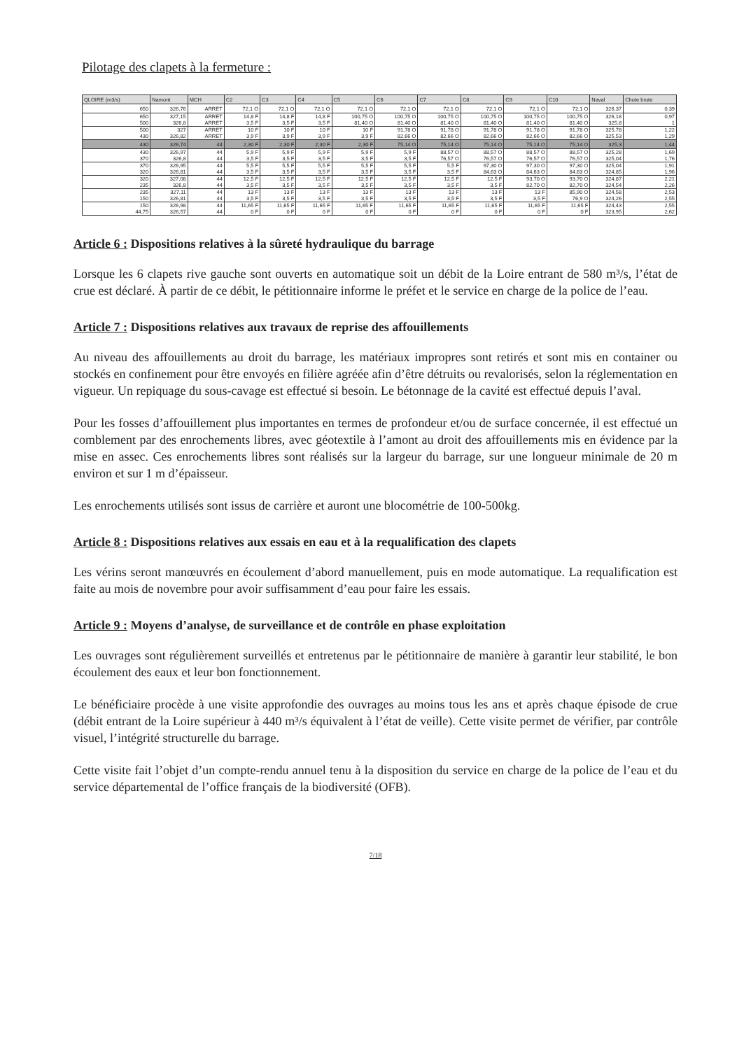Pilotage des clapets à la fermeture :
| QLOIRE (m3/s) | Namont | MCH | C2 | C3 | C4 | C5 | C6 | C7 | C8 | C9 | C10 | Naval | Chute brute |
| --- | --- | --- | --- | --- | --- | --- | --- | --- | --- | --- | --- | --- | --- |
| 650 | 326,76 | ARRET | 72,1 O | 72,1 O | 72,1 O | 72,1 O | 72,1 O | 72,1 O | 72,1 O | 72,1 O | 72,1 O | 326,37 | 0,39 |
| 650 500 | 327,15 326,8 | ARRET ARRET | 14,8 F 3,5 F | 14,8 F 3,5 F | 14,8 F 3,5 F | 100,75 O 81,40 O | 100,75 O 81,40 O | 100,75 O 81,40 O | 100,75 O 81,40 O | 100,75 O 81,40 O | 100,75 O 81,40 O | 326,18 325,8 | 0,97 1 |
| 500 430 | 327 326,82 | ARRET ARRET | 10 F 3,9 F | 10 F 3,9 F | 10 F 3,9 F | 10 F 3,9 F | 91,78 O 82,66 O | 91,78 O 82,66 O | 91,78 O 82,66 O | 91,78 O 82,66 O | 91,78 O 82,66 O | 325,78 325,53 | 1,22 1,29 |
| 430 | 326,74 | 44 | 2,30 F | 2,30 F | 2,30 F | 2,30 F | 75,14 O | 75,14 O | 75,14 O | 75,14 O | 75,14 O | 325,3 | 1,44 |
| 430 370 | 326,97 326,8 | 44 44 | 5,9 F 3,5 F | 5,9 F 3,5 F | 5,9 F 3,5 F | 5,9 F 3,5 F | 5,9 F 3,5 F | 88,57 O 76,57 O | 88,57 O 76,57 O | 88,57 O 76,57 O | 88,57 O 76,57 O | 325,28 325,04 | 1,69 1,76 |
| 370 320 | 326,95 326,81 | 44 44 | 5,5 F 3,5 F | 5,5 F 3,5 F | 5,5 F 3,5 F | 5,5 F 3,5 F | 5,5 F 3,5 F | 5,5 F 3,5 F | 97,30 O 84,63 O | 97,30 O 84,63 O | 97,30 O 84,63 O | 325,04 324,85 | 1,91 1,96 |
| 320 235 | 327,08 326,8 | 44 44 | 12,5 F 3,5 F | 12,5 F 3,5 F | 12,5 F 3,5 F | 12,5 F 3,5 F | 12,5 F 3,5 F | 12,5 F 3,5 F | 12,5 F 3,5 F | 93,70 O 82,70 O | 93,70 O 82,70 O | 324,87 324,54 | 2,21 2,26 |
| 235 150 | 327,11 326,81 | 44 44 | 13 F 3,5 F | 13 F 3,5 F | 13 F 3,5 F | 13 F 3,5 F | 13 F 3,5 F | 13 F 3,5 F | 13 F 3,5 F | 13 F 3,5 F | 85,90 O 76,9 O | 324,58 324,26 | 2,53 2,55 |
| 150 44,75 | 326,98 326,57 | 44 44 | 11,65 F 0 F | 11,65 F 0 F | 11,65 F 0 F | 11,65 F 0 F | 11,65 F 0 F | 11,65 F 0 F | 11,65 F 0 F | 11,65 F 0 F | 11,65 F 0 F | 324,43 323,95 | 2,55 2,62 |
Article 6 : Dispositions relatives à la sûreté hydraulique du barrage
Lorsque les 6 clapets rive gauche sont ouverts en automatique soit un débit de la Loire entrant de 580 m³/s, l’état de crue est déclaré. À partir de ce débit, le pétitionnaire informe le préfet et le service en charge de la police de l’eau.
Article 7 : Dispositions relatives aux travaux de reprise des affouillements
Au niveau des affouillements au droit du barrage, les matériaux impropres sont retirés et sont mis en container ou stockés en confinement pour être envoyés en filière agréée afin d’être détruits ou revalorisés, selon la réglementation en vigueur. Un repiquage du sous-cavage est effectué si besoin. Le bétonnage de la cavité est effectué depuis l’aval.
Pour les fosses d’affouillement plus importantes en termes de profondeur et/ou de surface concernée, il est effectué un comblement par des enrochements libres, avec géotextile à l’amont au droit des affouillements mis en évidence par la mise en assec. Ces enrochements libres sont réalisés sur la largeur du barrage, sur une longueur minimale de 20 m environ et sur 1 m d’épaisseur.
Les enrochements utilisés sont issus de carrière et auront une blocométrie de 100-500kg.
Article 8 : Dispositions relatives aux essais en eau et à la requalification des clapets
Les vérins seront manœuvrés en écoulement d’abord manuellement, puis en mode automatique. La requalification est faite au mois de novembre pour avoir suffisamment d’eau pour faire les essais.
Article 9 : Moyens d’analyse, de surveillance et de contrôle en phase exploitation
Les ouvrages sont régulièrement surveillés et entretenus par le pétitionnaire de manière à garantir leur stabilité, le bon écoulement des eaux et leur bon fonctionnement.
Le bénéficiaire procède à une visite approfondie des ouvrages au moins tous les ans et après chaque épisode de crue (débit entrant de la Loire supérieur à 440 m³/s équivalent à l’état de veille). Cette visite permet de vérifier, par contrôle visuel, l’intégrité structurelle du barrage.
Cette visite fait l’objet d’un compte-rendu annuel tenu à la disposition du service en charge de la police de l’eau et du service départemental de l’office français de la biodiversité (OFB).
7/18